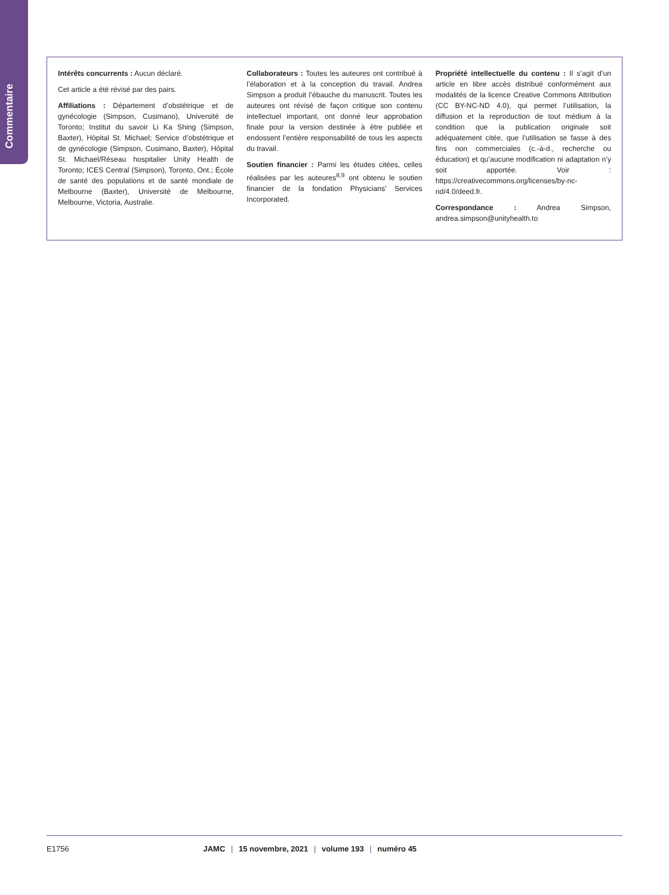Commentaire
Intérêts concurrents : Aucun déclaré.
Cet article a été révisé par des pairs.
Affiliations : Département d’obstétrique et de gynécologie (Simpson, Cusimano), Université de Toronto; Institut du savoir Li Ka Shing (Simpson, Baxter), Hôpital St. Michael; Service d’obstétrique et de gynécologie (Simpson, Cusimano, Baxter), Hôpital St. Michael/Réseau hospitalier Unity Health de Toronto; ICES Central (Simpson), Toronto, Ont.; École de santé des populations et de santé mondiale de Melbourne (Baxter), Université de Melbourne, Melbourne, Victoria, Australie.
Collaborateurs : Toutes les auteures ont contribué à l’élaboration et à la conception du travail. Andrea Simpson a produit l’ébauche du manuscrit. Toutes les auteures ont révisé de façon critique son contenu intellectuel important, ont donné leur approbation finale pour la version destinée à être publiée et endossent l’entière responsabilité de tous les aspects du travail.
Soutien financier : Parmi les études citées, celles réalisées par les auteures<sup>8,9</sup> ont obtenu le soutien financier de la fondation Physicians’ Services Incorporated.
Propriété intellectuelle du contenu : Il s’agit d’un article en libre accès distribué conformément aux modalités de la licence Creative Commons Attribution (CC BY-NC-ND 4.0), qui permet l’utilisation, la diffusion et la reproduction de tout médium à la condition que la publication originale soit adéquatement citée, que l’utilisation se fasse à des fins non commerciales (c.-à-d., recherche ou éducation) et qu’aucune modification ni adaptation n’y soit apportée. Voir : https://creativecommons.org/licenses/by-nc-nd/4.0/deed.fr.
Correspondance : Andrea Simpson, andrea.simpson@unityhealth.to
E1756 JAMC | 15 novembre, 2021 | volume 193 | numéro 45